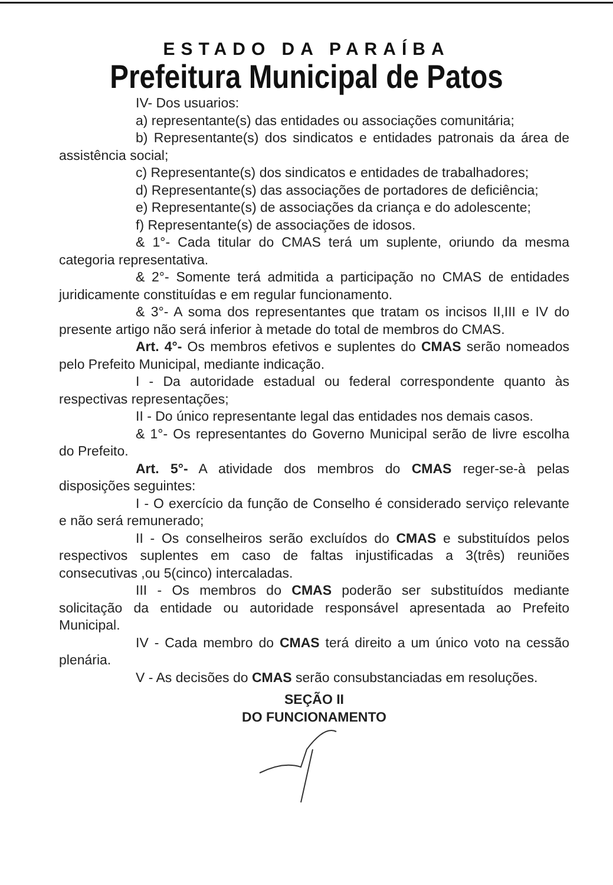ESTADO DA PARAÍBA
Prefeitura Municipal de Patos
IV- Dos usuarios:
a) representante(s) das entidades ou associações comunitária;
b) Representante(s) dos sindicatos e entidades patronais da área de assistência social;
c) Representante(s) dos sindicatos e entidades de trabalhadores;
d) Representante(s) das associações de portadores de deficiência;
e) Representante(s) de associações da criança e do adolescente;
f) Representante(s) de associações de idosos.
& 1°- Cada titular do CMAS terá um suplente, oriundo da mesma categoria representativa.
& 2°- Somente terá admitida a participação no CMAS de entidades juridicamente constituídas e em regular funcionamento.
& 3°- A soma dos representantes que tratam os incisos II,III e IV do presente artigo não será inferior à metade do total de membros do CMAS.
Art. 4°- Os membros efetivos e suplentes do CMAS serão nomeados pelo Prefeito Municipal, mediante indicação.
I - Da autoridade estadual ou federal correspondente quanto às respectivas representações;
II - Do único representante legal das entidades nos demais casos.
& 1°- Os representantes do Governo Municipal serão de livre escolha do Prefeito.
Art. 5°- A atividade dos membros do CMAS reger-se-à pelas disposições seguintes:
I - O exercício da função de Conselho é considerado serviço relevante e não será remunerado;
II - Os conselheiros serão excluídos do CMAS e substituídos pelos respectivos suplentes em caso de faltas injustificadas a 3(três) reuniões consecutivas ,ou 5(cinco) intercaladas.
III - Os membros do CMAS poderão ser substituídos mediante solicitação da entidade ou autoridade responsável apresentada ao Prefeito Municipal.
IV - Cada membro do CMAS terá direito a um único voto na cessão plenária.
V - As decisões do CMAS serão consubstanciadas em resoluções.
SEÇÃO II
DO FUNCIONAMENTO